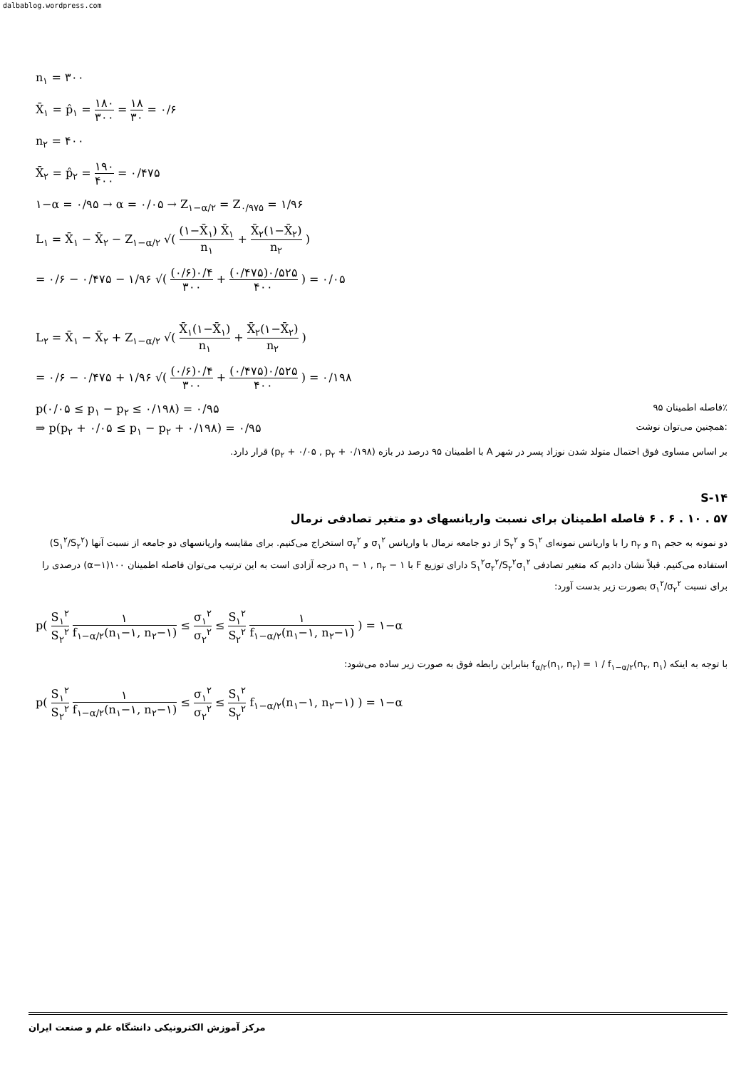dalbablog.wordpress.com
n<sub>۱</sub> = ۳۰۰
X̄<sub>۱</sub> = p̂<sub>۱</sub> = ۱۸۰ ۳۰۰ = ۱۸ ۳۰ = ۰/۶
n<sub>۲</sub> = ۴۰۰
X̄<sub>۲</sub> = p̂<sub>۲</sub> = ۱۹۰ ۴۰۰ = ۰/۴۷۵
۱−α = ۰/۹۵ → α = ۰/۰۵ → Z<sub>۱−α/۲</sub> = Z<sub>۰/۹۷۵</sub> = ۱/۹۶
L<sub>۱</sub> = X̄<sub>۱</sub> − X̄<sub>۲</sub> − Z<sub>۱−α/۲</sub> √( (۱−X̄<sub>۱</sub>) X̄<sub>۱</sub> n<sub>۱</sub> + X̄<sub>۲</sub>(۱−X̄<sub>۲</sub>) n<sub>۲</sub> )
= ۰/۶ − ۰/۴۷۵ − ۱/۹۶ √( (۰/۶)۰/۴ ۳۰۰ + (۰/۴۷۵)۰/۵۲۵ ۴۰۰ ) = ۰/۰۵
L<sub>۲</sub> = X̄<sub>۱</sub> − X̄<sub>۲</sub> + Z<sub>۱−α/۲</sub> √( X̄<sub>۱</sub>(۱−X̄<sub>۱</sub>) n<sub>۱</sub> + X̄<sub>۲</sub>(۱−X̄<sub>۲</sub>) n<sub>۲</sub> )
= ۰/۶ − ۰/۴۷۵ + ۱/۹۶ √( (۰/۶)۰/۴ ۳۰۰ + (۰/۴۷۵)۰/۵۲۵ ۴۰۰ ) = ۰/۱۹۸
p(۰/۰۵ ≤ p<sub>۱</sub> − p<sub>۲</sub> ≤ ۰/۱۹۸) = ۰/۹۵ فاصله اطمینان ۹۵٪
⇒ p(p<sub>۲</sub> + ۰/۰۵ ≤ p<sub>۱</sub> − p<sub>۲</sub> + ۰/۱۹۸) = ۰/۹۵ همچنین می‌توان نوشت:
بر اساس مساوی فوق احتمال متولد شدن نوزاد پسر در شهر A با اطمینان ۹۵ درصد در بازه (p<sub>۲</sub> + ۰/۰۵ , p<sub>۲</sub> + ۰/۱۹۸) قرار دارد.
S-۱۴
۵۷ . ۱۰ . ۶ . ۶ فاصله اطمینان برای نسبت واریانسهای دو متغیر تصادفی نرمال
دو نمونه به حجم n<sub>۱</sub> و n<sub>۲</sub> را با واریانس نمونه‌ای S<sub>۱</sub><sup>۲</sup> و S<sub>۲</sub><sup>۲</sup> از دو جامعه نرمال با واریانس σ<sub>۱</sub><sup>۲</sup> و σ<sub>۲</sub><sup>۲</sup> استخراج می‌کنیم. برای مقایسه واریانسهای دو جامعه از نسبت آنها (S<sub>۱</sub><sup>۲</sup>/S<sub>۲</sub><sup>۲</sup>) استفاده می‌کنیم. قبلاً نشان دادیم که متغیر تصادفی S<sub>۱</sub><sup>۲</sup>σ<sub>۲</sub><sup>۲</sup>/S<sub>۲</sub><sup>۲</sup>σ<sub>۱</sub><sup>۲</sup> دارای توزیع F با n<sub>۱</sub> − ۱ , n<sub>۲</sub> − ۱ درجه آزادی است به این ترتیب می‌توان فاصله اطمینان ۱۰۰(۱−α) درصدی را برای نسبت σ<sub>۱</sub><sup>۲</sup>/σ<sub>۲</sub><sup>۲</sup> بصورت زیر بدست آورد:
p( S<sub>۱</sub><sup>۲</sup> S<sub>۲</sub><sup>۲</sup> ۱ f<sub>۱−α/۲</sub>(n<sub>۱</sub>−۱, n<sub>۲</sub>−۱) ≤ σ<sub>۱</sub><sup>۲</sup> σ<sub>۲</sub><sup>۲</sup> ≤ S<sub>۱</sub><sup>۲</sup> S<sub>۲</sub><sup>۲</sup> ۱ f<sub>۱−α/۲</sub>(n<sub>۱</sub>−۱, n<sub>۲</sub>−۱) ) = ۱−α
با توجه به اینکه f<sub>α/۲</sub>(n<sub>۱</sub>, n<sub>۲</sub>) = ۱ / f<sub>۱−α/۲</sub>(n<sub>۲</sub>, n<sub>۱</sub>) بنابراین رابطه فوق به صورت زیر ساده می‌شود:
p( S<sub>۱</sub><sup>۲</sup> S<sub>۲</sub><sup>۲</sup> ۱ f<sub>۱−α/۲</sub>(n<sub>۱</sub>−۱, n<sub>۲</sub>−۱) ≤ σ<sub>۱</sub><sup>۲</sup> σ<sub>۲</sub><sup>۲</sup> ≤ S<sub>۱</sub><sup>۲</sup> S<sub>۲</sub><sup>۲</sup> f<sub>۱−α/۲</sub>(n<sub>۱</sub>−۱, n<sub>۲</sub>−۱) ) = ۱−α
مرکز آموزش الکترونیکی دانشگاه علم و صنعت ایران